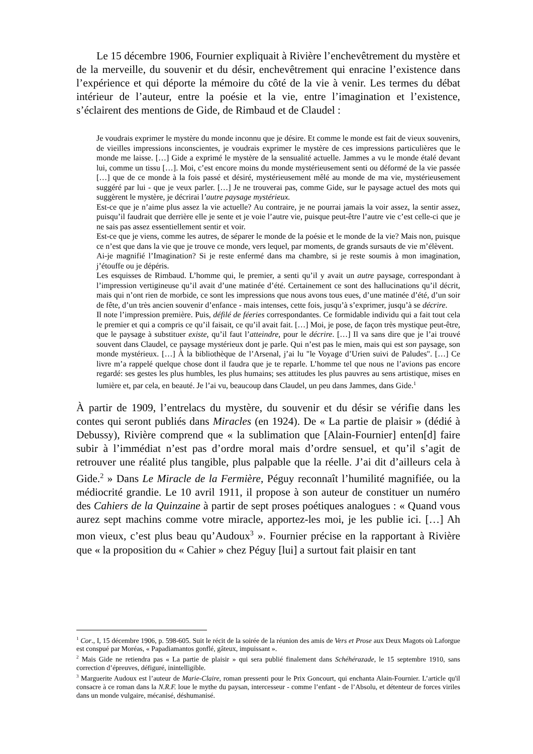Le 15 décembre 1906, Fournier expliquait à Rivière l’enchevêtrement du mystère et de la merveille, du souvenir et du désir, enchevêtrement qui enracine l’existence dans l’expérience et qui déporte la mémoire du côté de la vie à venir. Les termes du débat intérieur de l’auteur, entre la poésie et la vie, entre l’imagination et l’existence, s’éclairent des mentions de Gide, de Rimbaud et de Claudel :
Je voudrais exprimer le mystère du monde inconnu que je désire. Et comme le monde est fait de vieux souvenirs, de vieilles impressions inconscientes, je voudrais exprimer le mystère de ces impressions particulières que le monde me laisse. […] Gide a exprimé le mystère de la sensualité actuelle. Jammes a vu le monde étalé devant lui, comme un tissu […]. Moi, c’est encore moins du monde mystérieusement senti ou déformé de la vie passée […] que de ce monde à la fois passé et désiré, mystérieusement mêlé au monde de ma vie, mystérieusement suggéré par lui - que je veux parler. […] Je ne trouverai pas, comme Gide, sur le paysage actuel des mots qui suggèrent le mystère, je décrirai l’autre paysage mystérieux.
Est-ce que je n’aime plus assez la vie actuelle? Au contraire, je ne pourrai jamais la voir assez, la sentir assez, puisqu’il faudrait que derrière elle je sente et je voie l’autre vie, puisque peut-être l’autre vie c’est celle-ci que je ne sais pas assez essentiellement sentir et voir.
Est-ce que je viens, comme les autres, de séparer le monde de la poésie et le monde de la vie? Mais non, puisque ce n’est que dans la vie que je trouve ce monde, vers lequel, par moments, de grands sursauts de vie m’élèvent.
Ai-je magnifié l’Imagination? Si je reste enfermé dans ma chambre, si je reste soumis à mon imagination, j’étouffe ou je dépéris.
Les esquisses de Rimbaud. L’homme qui, le premier, a senti qu’il y avait un autre paysage, correspondant à l’impression vertigineuse qu’il avait d’une matinée d’été. Certainement ce sont des hallucinations qu’il décrit, mais qui n’ont rien de morbide, ce sont les impressions que nous avons tous eues, d’une matinée d’été, d’un soir de fête, d’un très ancien souvenir d’enfance - mais intenses, cette fois, jusqu’à s’exprimer, jusqu’à se décrire.
Il note l’impression première. Puis, défilé de féeries correspondantes. Ce formidable individu qui a fait tout cela le premier et qui a compris ce qu’il faisait, ce qu’il avait fait. […] Moi, je pose, de façon très mystique peut-être, que le paysage à substituer existe, qu’il faut l’atteindre, pour le décrire. […] Il va sans dire que je l’ai trouvé souvent dans Claudel, ce paysage mystérieux dont je parle. Qui n’est pas le mien, mais qui est son paysage, son monde mystérieux. […] À la bibliothèque de l’Arsenal, j’ai lu "le Voyage d’Urien suivi de Paludes". […] Ce livre m’a rappelé quelque chose dont il faudra que je te reparle. L’homme tel que nous ne l’avions pas encore regardé: ses gestes les plus humbles, les plus humains; ses attitudes les plus pauvres au sens artistique, mises en lumière et, par cela, en beauté. Je l’ai vu, beaucoup dans Claudel, un peu dans Jammes, dans Gide.<sup>1</sup>
À partir de 1909, l’entrelacs du mystère, du souvenir et du désir se vérifie dans les contes qui seront publiés dans Miracles (en 1924). De « La partie de plaisir » (dédié à Debussy), Rivière comprend que « la sublimation que [Alain-Fournier] enten[d] faire subir à l’immédiat n’est pas d’ordre moral mais d’ordre sensuel, et qu’il s’agit de retrouver une réalité plus tangible, plus palpable que la réelle. J’ai dit d’ailleurs cela à Gide.<sup>2</sup> » Dans Le Miracle de la Fermière, Péguy reconnaît l’humilité magnifiée, ou la médiocrité grandie. Le 10 avril 1911, il propose à son auteur de constituer un numéro des Cahiers de la Quinzaine à partir de sept proses poétiques analogues : « Quand vous aurez sept machins comme votre miracle, apportez-les moi, je les publie ici. […] Ah mon vieux, c’est plus beau qu’Audoux<sup>3</sup> ». Fournier précise en la rapportant à Rivière que « la proposition du « Cahier » chez Péguy [lui] a surtout fait plaisir en tant
<sup>1</sup> Cor., I, 15 décembre 1906, p. 598-605. Suit le récit de la soirée de la réunion des amis de Vers et Prose aux Deux Magots où Laforgue est conspué par Moréas, « Papadiamantos gonflé, gâteux, impuissant ».
<sup>2</sup> Mais Gide ne retiendra pas « La partie de plaisir » qui sera publié finalement dans Schéhérazade, le 15 septembre 1910, sans correction d’épreuves, défiguré, inintelligible.
<sup>3</sup> Marguerite Audoux est l’auteur de Marie-Claire, roman pressenti pour le Prix Goncourt, qui enchanta Alain-Fournier. L’article qu'il consacre à ce roman dans la N.R.F. loue le mythe du paysan, intercesseur - comme l’enfant - de l’Absolu, et détenteur de forces viriles dans un monde vulgaire, mécanisé, déshumanisé.